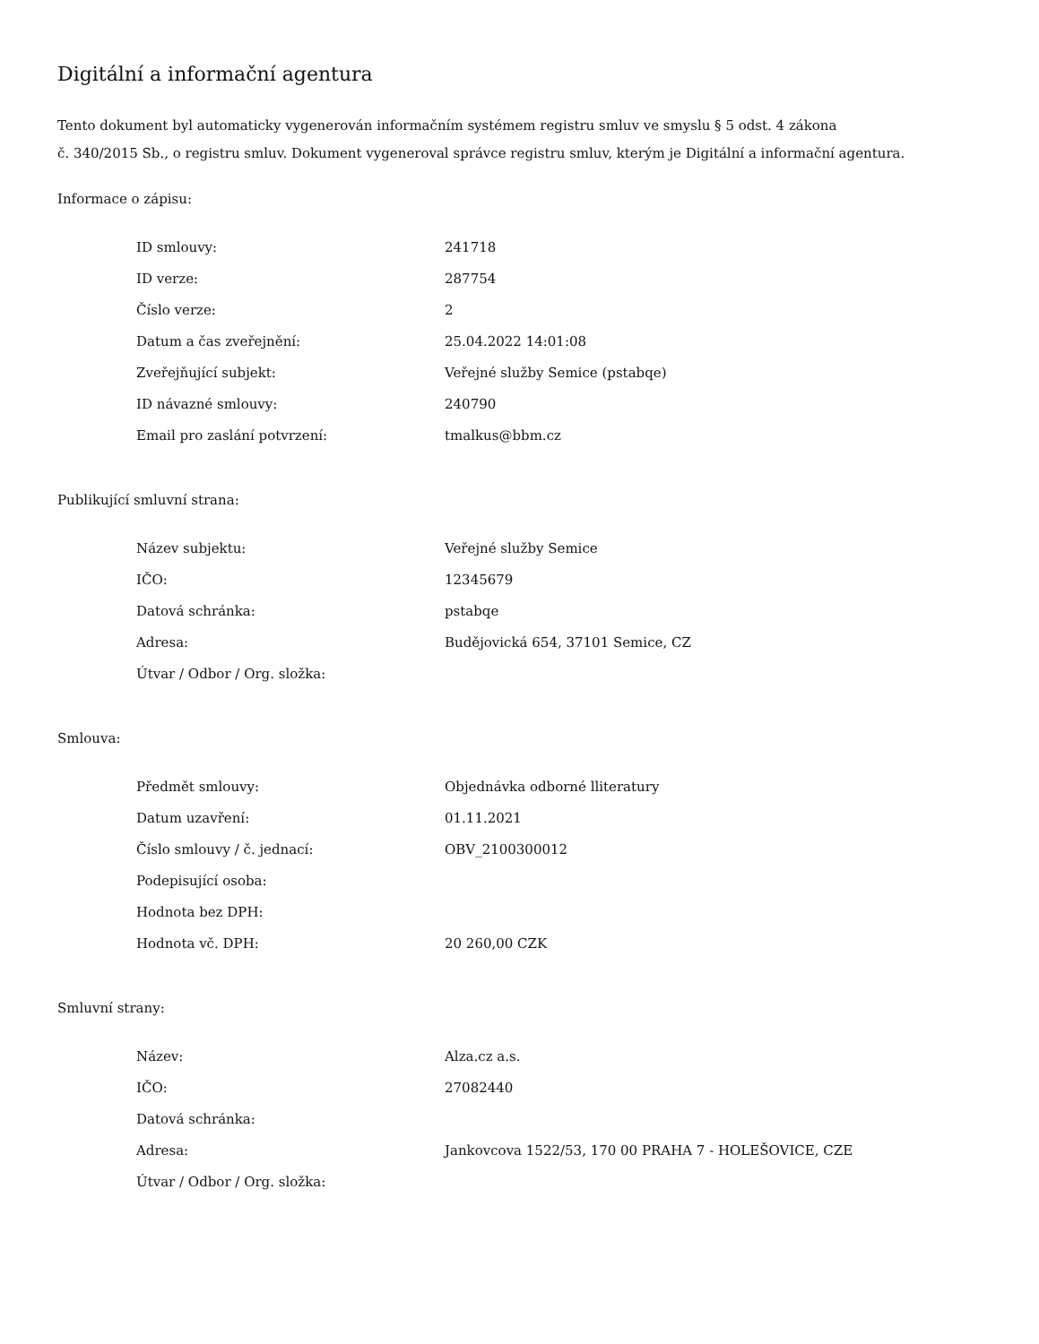Digitální a informační agentura
Tento dokument byl automaticky vygenerován informačním systémem registru smluv ve smyslu § 5 odst. 4 zákona
č. 340/2015 Sb., o registru smluv. Dokument vygeneroval správce registru smluv, kterým je Digitální a informační agentura.
Informace o zápisu:
| ID smlouvy: | 241718 |
| ID verze: | 287754 |
| Číslo verze: | 2 |
| Datum a čas zveřejnění: | 25.04.2022 14:01:08 |
| Zveřejňující subjekt: | Veřejné služby Semice (pstabqe) |
| ID návazné smlouvy: | 240790 |
| Email pro zaslání potvrzení: | tmalkus@bbm.cz |
Publikující smluvní strana:
| Název subjektu: | Veřejné služby Semice |
| IČO: | 12345679 |
| Datová schránka: | pstabqe |
| Adresa: | Budějovická 654, 37101 Semice, CZ |
| Útvar / Odbor / Org. složka: | |
Smlouva:
| Předmět smlouvy: | Objednávka odborné lliteratury |
| Datum uzavření: | 01.11.2021 |
| Číslo smlouvy / č. jednací: | OBV_2100300012 |
| Podepisující osoba: | |
| Hodnota bez DPH: | |
| Hodnota vč. DPH: | 20 260,00 CZK |
Smluvní strany:
| Název: | Alza.cz a.s. |
| IČO: | 27082440 |
| Datová schránka: | |
| Adresa: | Jankovcova 1522/53, 170 00 PRAHA 7 - HOLEŠOVICE, CZE |
| Útvar / Odbor / Org. složka: | |